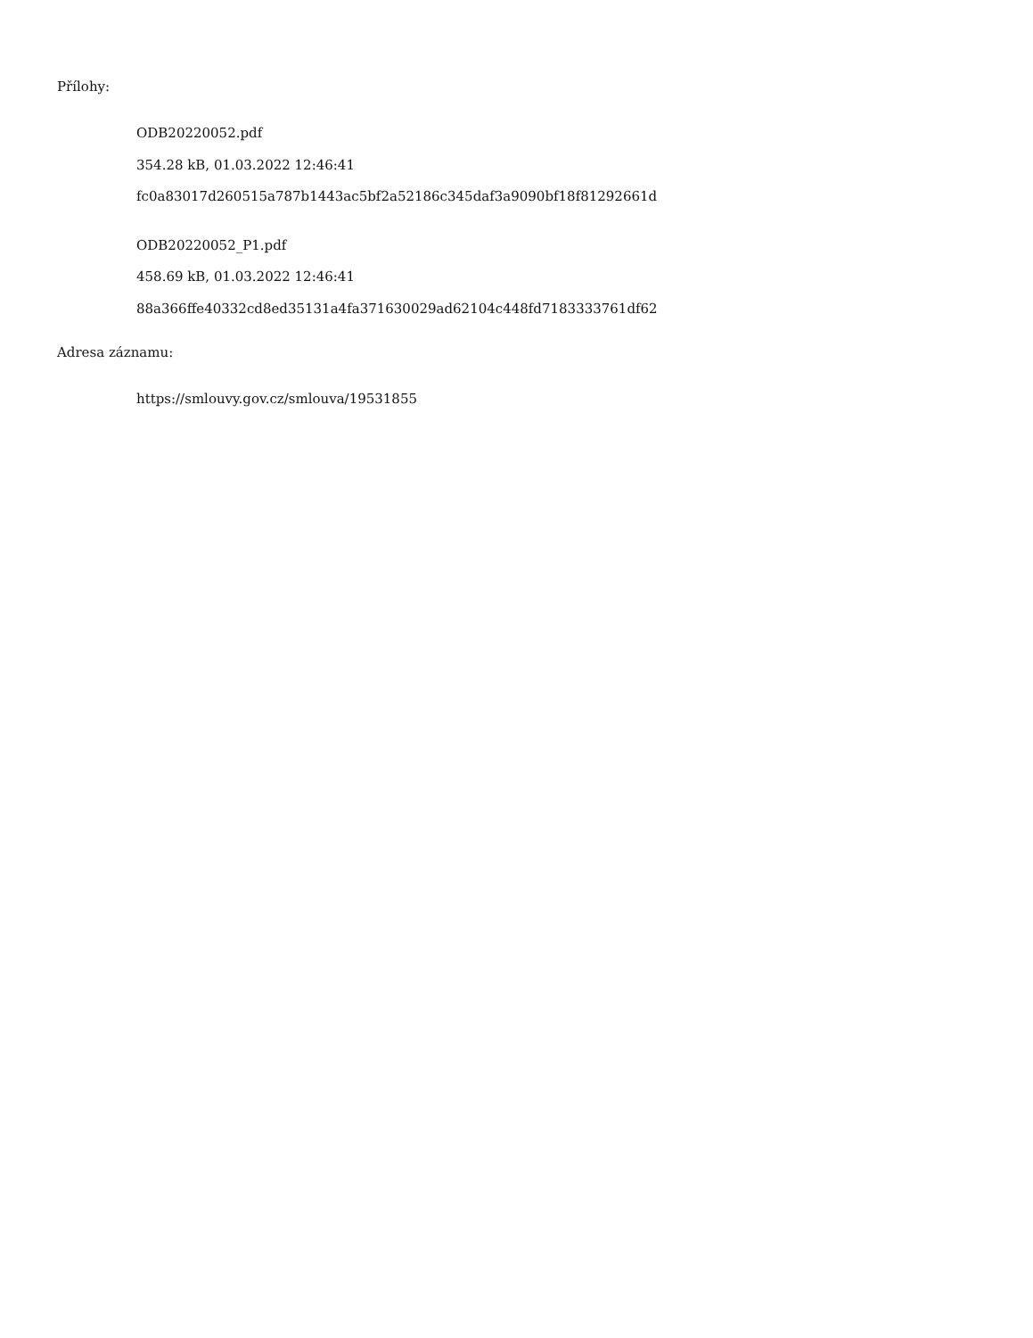Přílohy:
ODB20220052.pdf
354.28 kB, 01.03.2022 12:46:41
fc0a83017d260515a787b1443ac5bf2a52186c345daf3a9090bf18f81292661d
ODB20220052_P1.pdf
458.69 kB, 01.03.2022 12:46:41
88a366ffe40332cd8ed35131a4fa371630029ad62104c448fd7183333761df62
Adresa záznamu:
https://smlouvy.gov.cz/smlouva/19531855